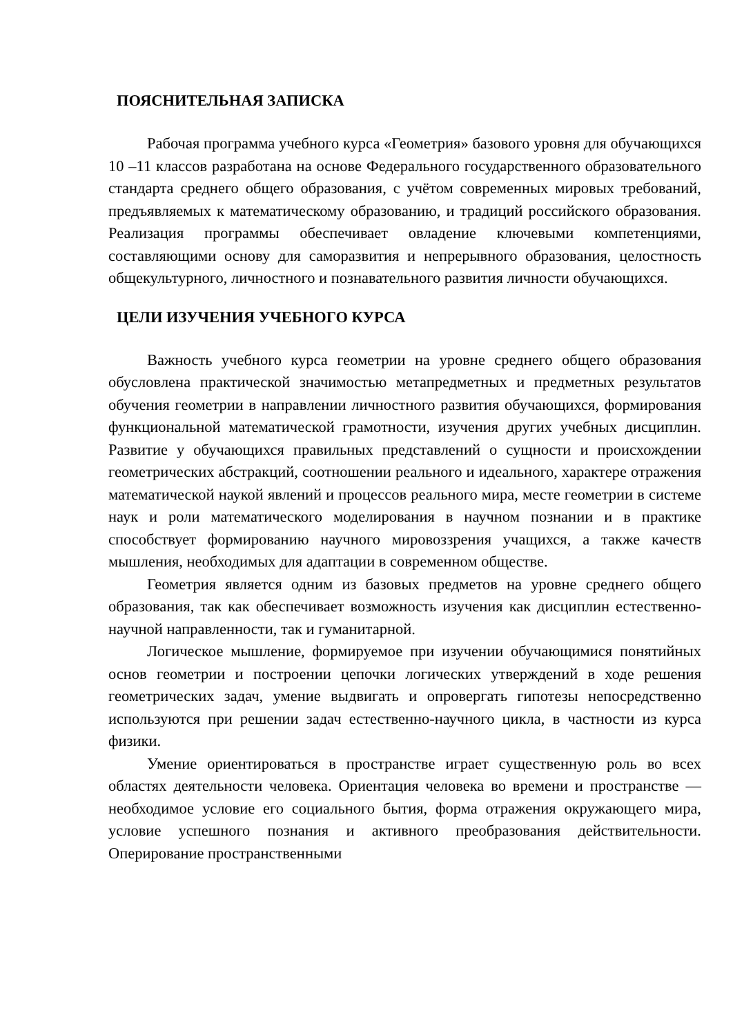ПОЯСНИТЕЛЬНАЯ ЗАПИСКА
Рабочая программа учебного курса «Геометрия» базового уровня для обучающихся 10 –11 классов разработана на основе Федерального государственного образовательного стандарта среднего общего образования, с учётом современных мировых требований, предъявляемых к математическому образованию, и традиций российского образования. Реализация программы обеспечивает овладение ключевыми компетенциями, составляющими основу для саморазвития и непрерывного образования, целостность общекультурного, личностного и познавательного развития личности обучающихся.
ЦЕЛИ ИЗУЧЕНИЯ УЧЕБНОГО КУРСА
Важность учебного курса геометрии на уровне среднего общего образования обусловлена практической значимостью метапредметных и предметных результатов обучения геометрии в направлении личностного развития обучающихся, формирования функциональной математической грамотности, изучения других учебных дисциплин. Развитие у обучающихся правильных представлений о сущности и происхождении геометрических абстракций, соотношении реального и идеального, характере отражения математической наукой явлений и процессов реального мира, месте геометрии в системе наук и роли математического моделирования в научном познании и в практике способствует формированию научного мировоззрения учащихся, а также качеств мышления, необходимых для адаптации в современном обществе.
Геометрия является одним из базовых предметов на уровне среднего общего образования, так как обеспечивает возможность изучения как дисциплин естественно-научной направленности, так и гуманитарной.
Логическое мышление, формируемое при изучении обучающимися понятийных основ геометрии и построении цепочки логических утверждений в ходе решения геометрических задач, умение выдвигать и опровергать гипотезы непосредственно используются при решении задач естественно-научного цикла, в частности из курса физики.
Умение ориентироваться в пространстве играет существенную роль во всех областях деятельности человека. Ориентация человека во времени и пространстве — необходимое условие его социального бытия, форма отражения окружающего мира, условие успешного познания и активного преобразования действительности. Оперирование пространственными